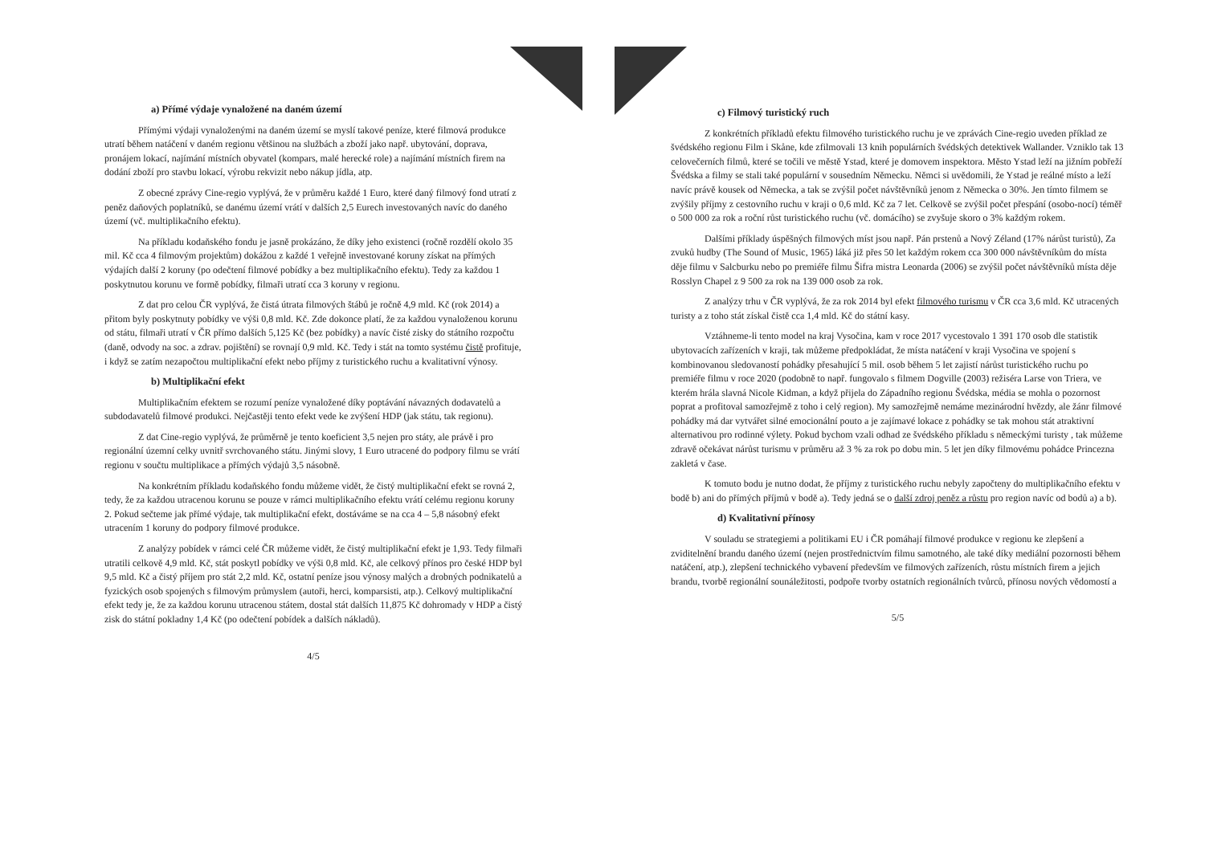a) Přímé výdaje vynaložené na daném území
Přímými výdaji vynaloženými na daném území se myslí takové peníze, které filmová produkce utratí během natáčení v daném regionu většinou na službách a zboží jako např. ubytování, doprava, pronájem lokací, najímání místních obyvatel (kompars, malé herecké role) a najímání místních firem na dodání zboží pro stavbu lokací, výrobu rekvizit nebo nákup jídla, atp.
Z obecné zprávy Cine-regio vyplývá, že v průměru každé 1 Euro, které daný filmový fond utratí z peněz daňových poplatníků, se danému území vrátí v dalších 2,5 Eurech investovaných navíc do daného území (vč. multiplikačního efektu).
Na příkladu kodaňského fondu je jasně prokázáno, že díky jeho existenci (ročně rozdělí okolo 35 mil. Kč cca 4 filmovým projektům) dokážou z každé 1 veřejně investované koruny získat na přímých výdajích další 2 koruny (po odečtení filmové pobídky a bez multiplikačního efektu). Tedy za každou 1 poskytnutou korunu ve formě pobídky, filmaři utratí cca 3 koruny v regionu.
Z dat pro celou ČR vyplývá, že čistá útrata filmových štábů je ročně 4,9 mld. Kč (rok 2014) a přitom byly poskytnuty pobídky ve výši 0,8 mld. Kč. Zde dokonce platí, že za každou vynaloženou korunu od státu, filmaři utratí v ČR přímo dalších 5,125 Kč (bez pobídky) a navíc čisté zisky do státního rozpočtu (daně, odvody na soc. a zdrav. pojištění) se rovnají 0,9 mld. Kč. Tedy i stát na tomto systému čistě profituje, i když se zatím nezapočtou multiplikační efekt nebo příjmy z turistického ruchu a kvalitativní výnosy.
b) Multiplikační efekt
Multiplikačním efektem se rozumí peníze vynaložené díky poptávání návazných dodavatelů a subdodavatelů filmové produkci. Nejčastěji tento efekt vede ke zvýšení HDP (jak státu, tak regionu).
Z dat Cine-regio vyplývá, že průměrně je tento koeficient 3,5 nejen pro státy, ale právě i pro regionální územní celky uvnitř svrchovaného státu. Jinými slovy, 1 Euro utracené do podpory filmu se vrátí regionu v součtu multiplikace a přímých výdajů 3,5 násobně.
Na konkrétním příkladu kodaňského fondu můžeme vidět, že čistý multiplikační efekt se rovná 2, tedy, že za každou utracenou korunu se pouze v rámci multiplikačního efektu vrátí celému regionu koruny 2. Pokud sečteme jak přímé výdaje, tak multiplikační efekt, dostáváme se na cca 4 – 5,8 násobný efekt utracením 1 koruny do podpory filmové produkce.
Z analýzy pobídek v rámci celé ČR můžeme vidět, že čistý multiplikační efekt je 1,93. Tedy filmaři utratili celkově 4,9 mld. Kč, stát poskytl pobídky ve výši 0,8 mld. Kč, ale celkový přínos pro české HDP byl 9,5 mld. Kč a čistý příjem pro stát 2,2 mld. Kč, ostatní peníze jsou výnosy malých a drobných podnikatelů a fyzických osob spojených s filmovým průmyslem (autoři, herci, komparsisti, atp.). Celkový multiplikační efekt tedy je, že za každou korunu utracenou státem, dostal stát dalších 11,875 Kč dohromady v HDP a čistý zisk do státní pokladny 1,4 Kč (po odečtení pobídek a dalších nákladů).
4/5
c) Filmový turistický ruch
Z konkrétních příkladů efektu filmového turistického ruchu je ve zprávách Cine-regio uveden příklad ze švédského regionu Film i Skåne, kde zfilmovali 13 knih populárních švédských detektivek Wallander. Vzniklo tak 13 celovečerních filmů, které se točili ve městě Ystad, které je domovem inspektora. Město Ystad leží na jižním pobřeží Švédska a filmy se stali také populární v sousedním Německu. Němci si uvědomili, že Ystad je reálné místo a leží navíc právě kousek od Německa, a tak se zvýšil počet návštěvníků jenom z Německa o 30%. Jen tímto filmem se zvýšily příjmy z cestovního ruchu v kraji o 0,6 mld. Kč za 7 let. Celkově se zvýšil počet přespání (osobo-nocí) téměř o 500 000 za rok a roční růst turistického ruchu (vč. domácího) se zvyšuje skoro o 3% každým rokem.
Dalšími příklady úspěšných filmových míst jsou např. Pán prstenů a Nový Zéland (17% nárůst turistů), Za zvuků hudby (The Sound of Music, 1965) láká již přes 50 let každým rokem cca 300 000 návštěvníkům do místa děje filmu v Salcburku nebo po premiéře filmu Šifra mistra Leonarda (2006) se zvýšil počet návštěvníků místa děje Rosslyn Chapel z 9 500 za rok na 139 000 osob za rok.
Z analýzy trhu v ČR vyplývá, že za rok 2014 byl efekt filmového turismu v ČR cca 3,6 mld. Kč utracených turisty a z toho stát získal čistě cca 1,4 mld. Kč do státní kasy.
Vztáhneme-li tento model na kraj Vysočina, kam v roce 2017 vycestovalo 1 391 170 osob dle statistik ubytovacích zařízeních v kraji, tak můžeme předpokládat, že místa natáčení v kraji Vysočina ve spojení s kombinovanou sledovaností pohádky přesahující 5 mil. osob během 5 let zajistí nárůst turistického ruchu po premiéře filmu v roce 2020 (podobně to např. fungovalo s filmem Dogville (2003) režiséra Larse von Triera, ve kterém hrála slavná Nicole Kidman, a když přijela do Západního regionu Švédska, média se mohla o pozornost poprat a profitoval samozřejmě z toho i celý region). My samozřejmě nemáme mezinárodní hvězdy, ale žánr filmové pohádky má dar vytvářet silné emocionální pouto a je zajímavé lokace z pohádky se tak mohou stát atraktivní alternativou pro rodinné výlety. Pokud bychom vzali odhad ze švédského příkladu s německými turisty , tak můžeme zdravě očekávat nárůst turismu v průměru až 3 % za rok po dobu min. 5 let jen díky filmovému pohádce Princezna zakletá v čase.
K tomuto bodu je nutno dodat, že příjmy z turistického ruchu nebyly započteny do multiplikačního efektu v bodě b) ani do přímých příjmů v bodě a). Tedy jedná se o další zdroj peněz a růstu pro region navíc od bodů a) a b).
d) Kvalitativní přínosy
V souladu se strategiemi a politikami EU i ČR pomáhají filmové produkce v regionu ke zlepšení a zviditelnění brandu daného území (nejen prostřednictvím filmu samotného, ale také díky mediální pozornosti během natáčení, atp.), zlepšení technického vybavení především ve filmových zařízeních, růstu místních firem a jejich brandu, tvorbě regionální sounáležitosti, podpoře tvorby ostatních regionálních tvůrců, přínosu nových vědomostí a
5/5